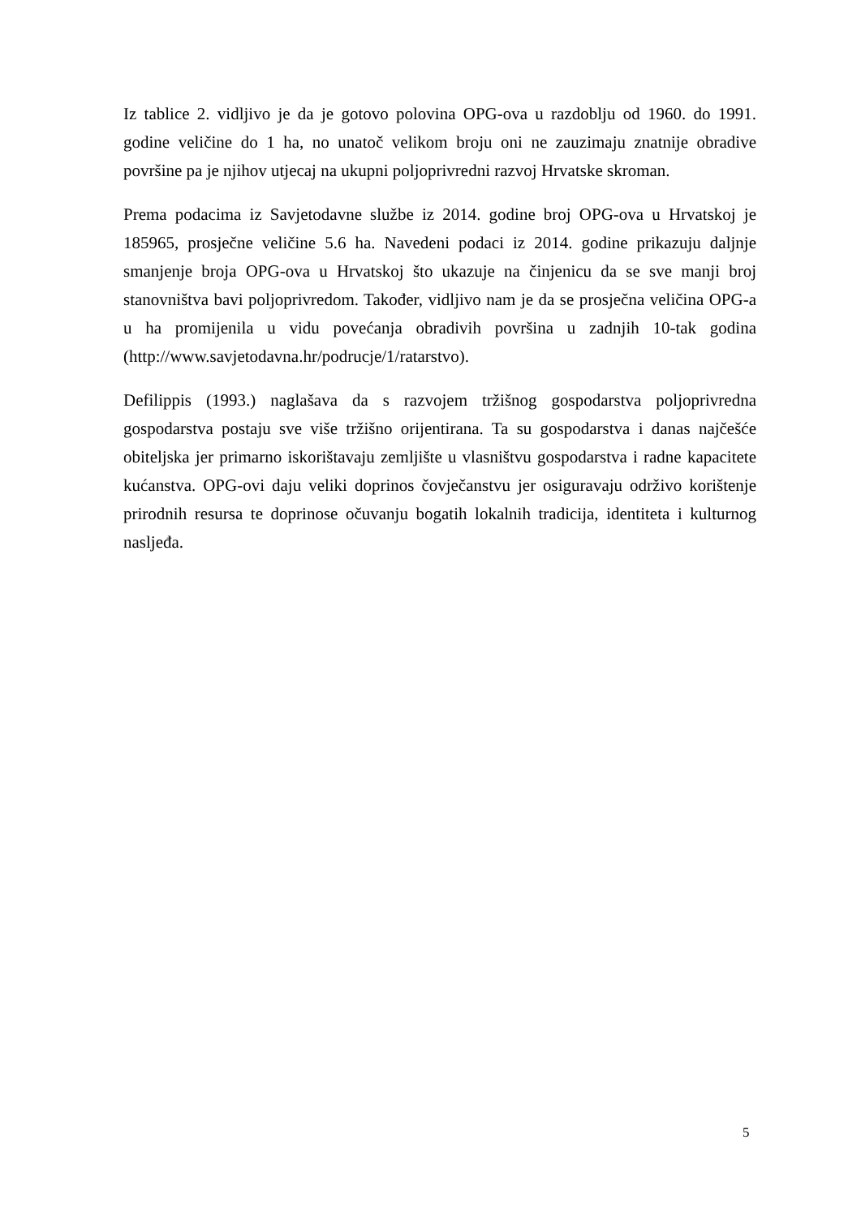Iz tablice 2. vidljivo je da je gotovo polovina OPG-ova u razdoblju od 1960. do 1991. godine veličine do 1 ha, no unatoč velikom broju oni ne zauzimaju znatnije obradive površine pa je njihov utjecaj na ukupni poljoprivredni razvoj Hrvatske skroman.
Prema podacima iz Savjetodavne službe iz 2014. godine broj OPG-ova u Hrvatskoj je 185965, prosječne veličine 5.6 ha. Navedeni podaci iz 2014. godine prikazuju daljnje smanjenje broja OPG-ova u Hrvatskoj što ukazuje na činjenicu da se sve manji broj stanovništva bavi poljoprivredom. Također, vidljivo nam je da se prosječna veličina OPG-a u ha promijenila u vidu povećanja obradivih površina u zadnjih 10-tak godina (http://www.savjetodavna.hr/podrucje/1/ratarstvo).
Defilippis (1993.) naglašava da s razvojem tržišnog gospodarstva poljoprivredna gospodarstva postaju sve više tržišno orijentirana. Ta su gospodarstva i danas najčešće obiteljska jer primarno iskorištavaju zemljište u vlasništvu gospodarstva i radne kapacitete kućanstva. OPG-ovi daju veliki doprinos čovječanstvu jer osiguravaju održivo korištenje prirodnih resursa te doprinose očuvanju bogatih lokalnih tradicija, identiteta i kulturnog nasljeđa.
5